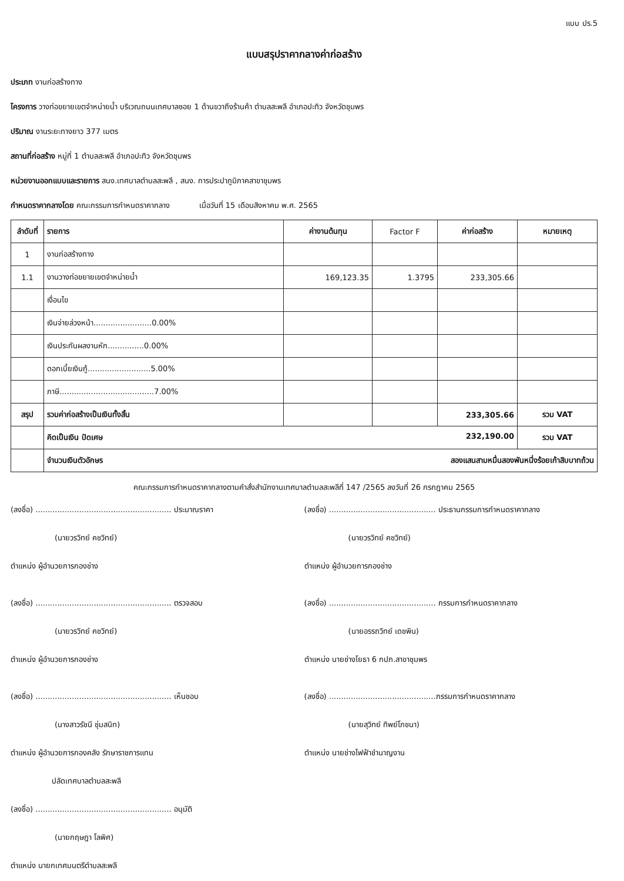แบบ ปร.5
แบบสรุปราคากลางค่าก่อสร้าง
ประเภท งานก่อสร้างทาง
โครงการ วางท่อขยายเขตจำหน่ายน้ำ บริเวณถนนเทศบาลซอย 1 ด้านขวาถึงร้านค้า ตำบลสะพลี อำเภอปะทิว จังหวัดชุมพร
ปริมาณ งานระยะทางยาว 377 เมตร
สถานที่ก่อสร้าง หมู่ที่ 1 ตำบลสะพลี อำเภอปะทิว จังหวัดชุมพร
หน่วยงานออกแบบและรายการ สนง.เทศบาลตำบลสะพลี , สนง. การประปาภูมิภาคสาขาชุมพร
กำหนดราคากลางโดย คณะกรรมการกำหนดราคากลาง เมื่อวันที่ 15 เดือนสิงหาคม พ.ศ. 2565
| ลำดับที่ | รายการ | ค่างานต้นทุน | Factor F | ค่าก่อสร้าง | หมายเหตุ |
| --- | --- | --- | --- | --- | --- |
| 1 | งานก่อสร้างทาง | | | | |
| 1.1 | งานวางท่อขยายเขตจำหน่ายน้ำ | 169,123.35 | 1.3795 | 233,305.66 | |
| | เงื่อนไข | | | | |
| | เงินจ่ายล่วงหน้า........................0.00% | | | | |
| | เงินประกันผลงานหัก...............0.00% | | | | |
| | ดอกเบี้ยเงินกู้..........................5.00% | | | | |
| | ภาษี.......................................7.00% | | | | |
| สรุป | รวมค่าก่อสร้างเป็นเงินทั้งสิ้น | | | 233,305.66 | รวม VAT |
| | คิดเป็นเงิน ปัดเศษ 232,190.00 | | | | รวม VAT |
| | จำนวนเงินตัวอักษร สองแสนสามหมื่นสองพันหนึ่งร้อยเก้าสิบบาทถ้วน | | | | |
คณะกรรมการกำหนดราคากลางตามคำสั่งสำนักงานเทศบาลตำบลสะพลีที่ 147 /2565 ลงวันที่ 26 กรกฎาคม 2565
(ลงชื่อ) ........................................................ ประมาณราคา
(นายวรวิทย์ คชวิทย์)
ตำแหน่ง ผู้อำนวยการกองช่าง
(ลงชื่อ) ........................................................ ตรวจสอบ
(นายวรวิทย์ คชวิทย์)
ตำแหน่ง ผู้อำนวยการกองช่าง
(ลงชื่อ) ........................................................ เห็นชอบ
(นางสาวรัชนี ชุ่มสนิท)
ตำแหน่ง ผู้อำนวยการกองคลัง รักษาราชการแทน
ปลัดเทศบาลตำบลสะพลี
(ลงชื่อ) ........................................................ อนุมัติ
(นายกฤษฎา โลพิศ)
ตำแหน่ง นายกเทศมนตรีตำบลสะพลี
(ลงชื่อ) ............................................ ประธานกรรมการกำหนดราคากลาง
(นายวรวิทย์ คชวิทย์)
ตำแหน่ง ผู้อำนวยการกองช่าง
(ลงชื่อ) ............................................ กรรมการกำหนดราคากลาง
(นายอรรถวิทย์ เดชพิน)
ตำแหน่ง นายช่างโยธา 6 กปภ.สาขาชุมพร
(ลงชื่อ) ............................................กรรมการกำหนดราคากลาง
(นายสุวิทย์ ทิพย์โภชนา)
ตำแหน่ง นายช่างไฟฟ้าชำนาญงาน